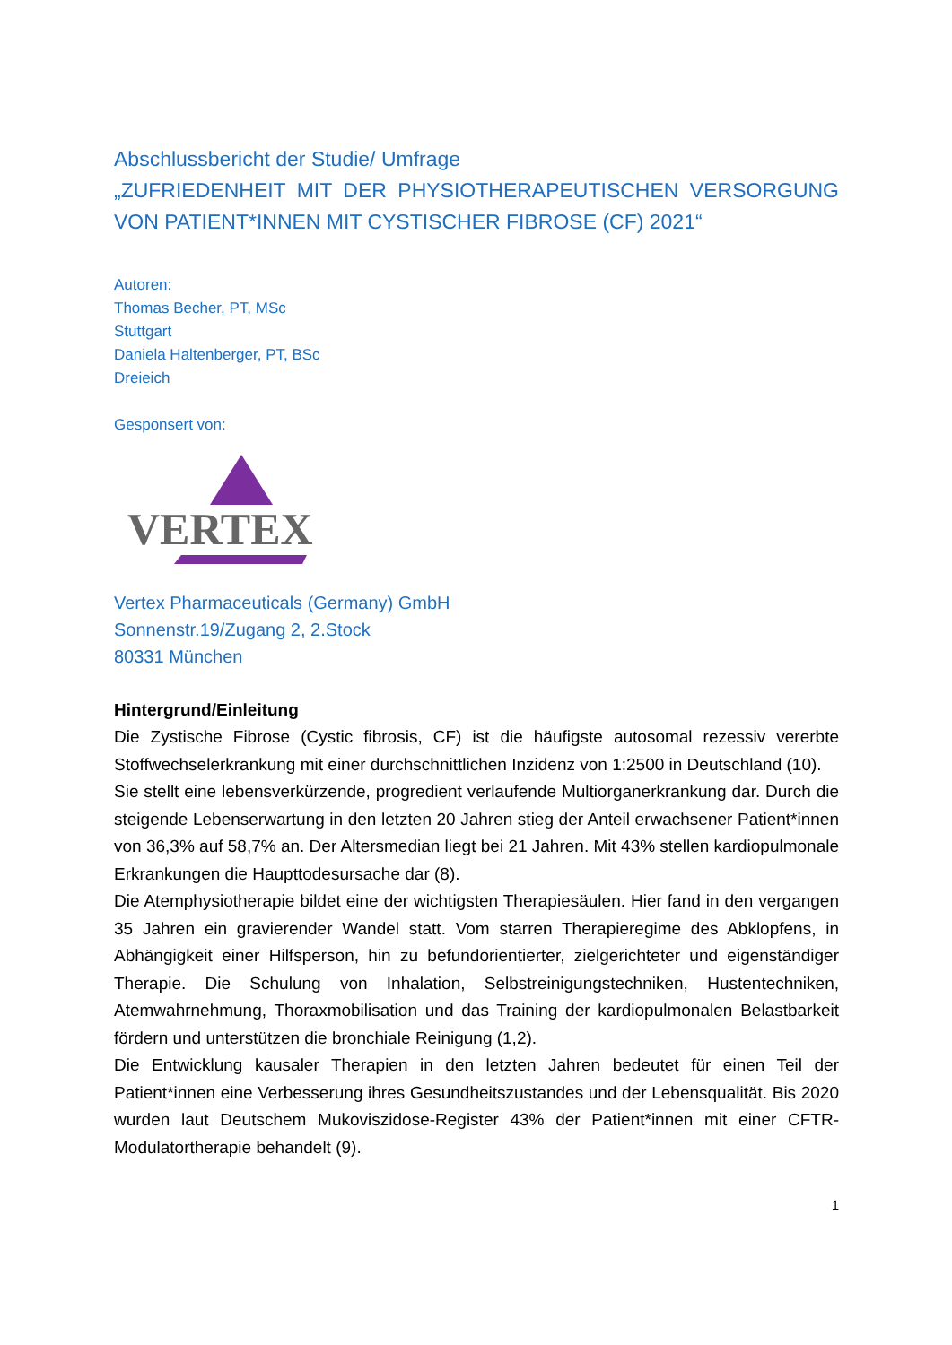Abschlussbericht der Studie/ Umfrage
„ZUFRIEDENHEIT MIT DER PHYSIOTHERAPEUTISCHEN VERSORGUNG VON PATIENT*INNEN MIT CYSTISCHER FIBROSE (CF) 2021“
Autoren:
Thomas Becher, PT, MSc
Stuttgart
Daniela Haltenberger, PT, BSc
Dreieich
Gesponsert von:
VERTEX
Vertex Pharmaceuticals (Germany) GmbH
Sonnenstr.19/Zugang 2, 2.Stock
80331 München
Hintergrund/Einleitung
Die Zystische Fibrose (Cystic fibrosis, CF) ist die häufigste autosomal rezessiv vererbte Stoffwechselerkrankung mit einer durchschnittlichen Inzidenz von 1:2500 in Deutschland (10).
Sie stellt eine lebensverkürzende, progredient verlaufende Multiorganerkrankung dar. Durch die steigende Lebenserwartung in den letzten 20 Jahren stieg der Anteil erwachsener Patient*innen von 36,3% auf 58,7% an. Der Altersmedian liegt bei 21 Jahren. Mit 43% stellen kardiopulmonale Erkrankungen die Haupttodesursache dar (8).
Die Atemphysiotherapie bildet eine der wichtigsten Therapiesäulen. Hier fand in den vergangen 35 Jahren ein gravierender Wandel statt. Vom starren Therapieregime des Abklopfens, in Abhängigkeit einer Hilfsperson, hin zu befundorientierter, zielgerichteter und eigenständiger Therapie. Die Schulung von Inhalation, Selbstreinigungstechniken, Hustentechniken, Atemwahrnehmung, Thoraxmobilisation und das Training der kardiopulmonalen Belastbarkeit fördern und unterstützen die bronchiale Reinigung (1,2).
Die Entwicklung kausaler Therapien in den letzten Jahren bedeutet für einen Teil der Patient*innen eine Verbesserung ihres Gesundheitszustandes und der Lebensqualität. Bis 2020 wurden laut Deutschem Mukoviszidose-Register 43% der Patient*innen mit einer CFTR-Modulatortherapie behandelt (9).
1